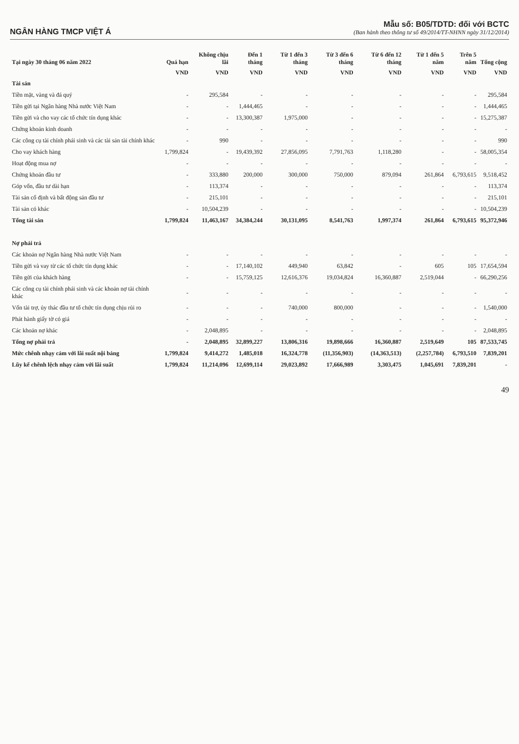NGÂN HÀNG TMCP VIỆT Á
Mẫu số: B05/TDTD: đối với BCTC
(Ban hành theo thông tư số 49/2014/TT-NHNN ngày 31/12/2014)
| Tại ngày 30 tháng 06 năm 2022 | Quá hạn | Không chịu lãi | Đến 1 tháng | Từ 1 đến 3 tháng | Từ 3 đến 6 tháng | Từ 6 đến 12 tháng | Từ 1 đến 5 năm | Trên 5 năm | Tổng cộng |
| --- | --- | --- | --- | --- | --- | --- | --- | --- | --- |
| | VND | VND | VND | VND | VND | VND | VND | VND | VND |
| Tài sản | | | | | | | | | |
| Tiền mặt, vàng và đá quý | - | 295,584 | - | - | - | - | - | - | 295,584 |
| Tiền gửi tại Ngân hàng Nhà nước Việt Nam | - | - | 1,444,465 | - | - | - | - | - | 1,444,465 |
| Tiền gửi và cho vay các tổ chức tín dụng khác | - | - | 13,300,387 | 1,975,000 | - | - | - | - | 15,275,387 |
| Chứng khoán kinh doanh | - | - | - | - | - | - | - | - | - |
| Các công cụ tài chính phái sinh và các tài sản tài chính khác | - | 990 | - | - | - | - | - | - | 990 |
| Cho vay khách hàng | 1,799,824 | - | 19,439,392 | 27,856,095 | 7,791,763 | 1,118,280 | - | - | 58,005,354 |
| Hoạt động mua nợ | - | - | - | - | - | - | - | - | - |
| Chứng khoán đầu tư | - | 333,880 | 200,000 | 300,000 | 750,000 | 879,094 | 261,864 | 6,793,615 | 9,518,452 |
| Góp vốn, đầu tư dài hạn | - | 113,374 | - | - | - | - | - | - | 113,374 |
| Tài sản cố định và bất động sản đầu tư | - | 215,101 | - | - | - | - | - | - | 215,101 |
| Tài sản có khác | - | 10,504,239 | - | - | - | - | - | - | 10,504,239 |
| Tổng tài sản | 1,799,824 | 11,463,167 | 34,384,244 | 30,131,095 | 8,541,763 | 1,997,374 | 261,864 | 6,793,615 | 95,372,946 |
| Nợ phải trả | | | | | | | | | |
| Các khoản nợ Ngân hàng Nhà nước Việt Nam | - | - | - | - | - | - | - | - | - |
| Tiền gửi và vay từ các tổ chức tín dụng khác | - | - | 17,140,102 | 449,940 | 63,842 | - | 605 | 105 | 17,654,594 |
| Tiền gửi của khách hàng | - | - | 15,759,125 | 12,616,376 | 19,034,824 | 16,360,887 | 2,519,044 | - | 66,290,256 |
| Các công cụ tài chính phái sinh và các khoản nợ tài chính khác | - | - | - | - | - | - | - | - | - |
| Vốn tài trợ, ủy thác đầu tư tổ chức tín dụng chịu rủi ro | - | - | - | 740,000 | 800,000 | - | - | - | 1,540,000 |
| Phát hành giấy tờ có giá | - | - | - | - | - | - | - | - | - |
| Các khoản nợ khác | - | 2,048,895 | - | - | - | - | - | - | 2,048,895 |
| Tổng nợ phải trả | - | 2,048,895 | 32,899,227 | 13,806,316 | 19,898,666 | 16,360,887 | 2,519,649 | 105 | 87,533,745 |
| Mức chênh nhạy cảm với lãi suất nội bảng | 1,799,824 | 9,414,272 | 1,485,018 | 16,324,778 | (11,356,903) | (14,363,513) | (2,257,784) | 6,793,510 | 7,839,201 |
| Lũy kế chênh lệch nhạy cảm với lãi suất | 1,799,824 | 11,214,096 | 12,699,114 | 29,023,892 | 17,666,989 | 3,303,475 | 1,045,691 | 7,839,201 | - |
49